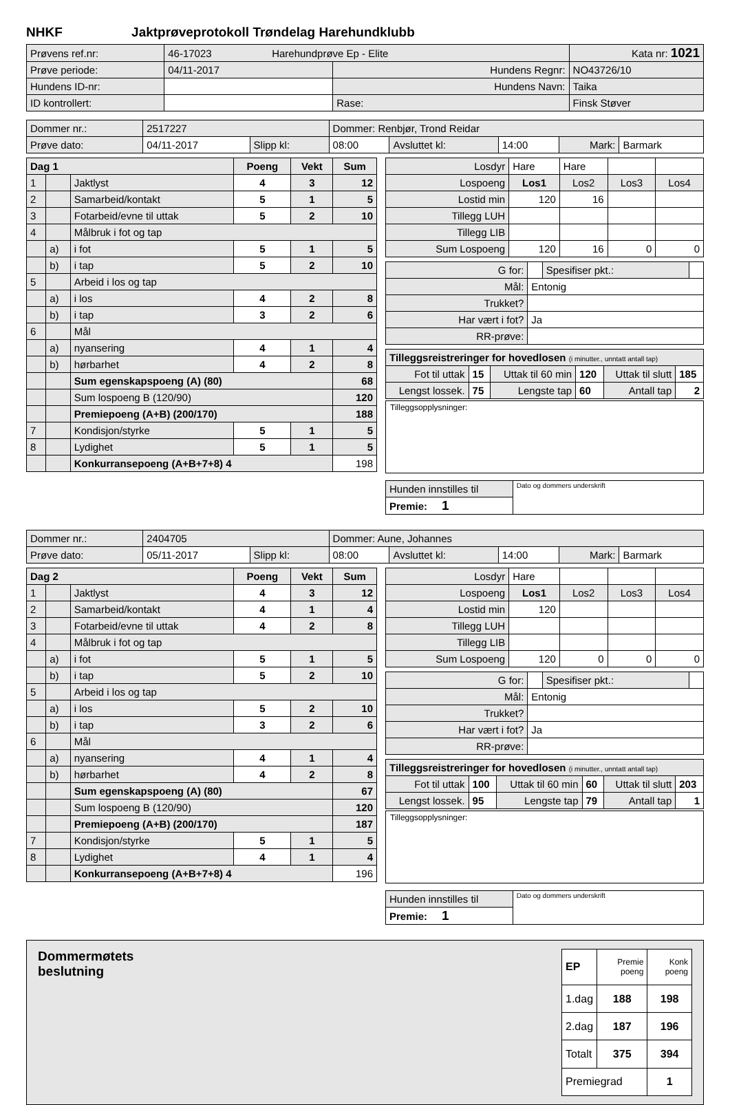NHKF Jaktprøveprotokoll Trøndelag Harehundklubb
| Prøvens ref.nr: | 46-17023 Harehundprøve Ep - Elite | | | Kata nr: 1021 |
| Prøve periode: | 04/11-2017 | Hundens Regnr: | NO43726/10 | |
| Hundens ID-nr: | | Hundens Navn: | Taika | |
| ID kontrollert: | | Rase: | Finsk Støver | |
| Dommer nr.: | 2517227 | | Dommer: Renbjør, Trond Reidar | | | | |
| Prøve dato: | 04/11-2017 | Slipp kl: | 08:00 | Avsluttet kl: | 14:00 | Mark: | Barmark |
| Dag 1 | | | Poeng | Vekt | Sum |
| 1 | | Jaktlyst | 4 | 3 | 12 |
| 2 | | Samarbeid/kontakt | 5 | 1 | 5 |
| 3 | | Fotarbeid/evne til uttak | 5 | 2 | 10 |
| 4 | | Målbruk i fot og tap | | | |
| | a) | i fot | 5 | 1 | 5 |
| | b) | i tap | 5 | 2 | 10 |
| 5 | | Arbeid i los og tap | | | |
| | a) | i los | 4 | 2 | 8 |
| | b) | i tap | 3 | 2 | 6 |
| 6 | | Mål | | | |
| | a) | nyansering | 4 | 1 | 4 |
| | b) | hørbarhet | 4 | 2 | 8 |
| | | Sum egenskapspoeng (A) (80) | | | 68 |
| | | Sum lospoeng B (120/90) | | | 120 |
| | | Premiepoeng (A+B) (200/170) | | | 188 |
| 7 | | Kondisjon/styrke | 5 | 1 | 5 |
| 8 | | Lydighet | 5 | 1 | 5 |
| | | Konkurransepoeng (A+B+7+8) 4 | | | 198 |
| Losdyr | Hare | Hare | | |
| Lospoeng | Los1 | Los2 | Los3 | Los4 |
| Lostid min | 120 | 16 | | |
| Tillegg LUH | | | | |
| Tillegg LIB | | | | |
| Sum Lospoeng | 120 | 16 | 0 | 0 |
| G for: | | Spesifiser pkt.: | |
| Mål: | Entonig | | |
| Trukket? | | | |
| Har vært i fot? | Ja | | |
| RR-prøve: | | | |
| Tilleggsreistreringer for hovedlosen (i minutter., unntatt antall tap) | | | | | |
| Fot til uttak | 15 | Uttak til 60 min | 120 | Uttak til slutt | 185 |
| Lengst lossek. | 75 | Lengste tap | 60 | Antall tap | 2 |
Tilleggsopplysninger:
| Hunden innstilles til | Dato og dommers underskrift |
| Premie: 1 | |
| Dommer nr.: | 2404705 | | Dommer: Aune, Johannes | | | | |
| Prøve dato: | 05/11-2017 | Slipp kl: | 08:00 | Avsluttet kl: | 14:00 | Mark: | Barmark |
| Dag 2 | | | Poeng | Vekt | Sum |
| 1 | | Jaktlyst | 4 | 3 | 12 |
| 2 | | Samarbeid/kontakt | 4 | 1 | 4 |
| 3 | | Fotarbeid/evne til uttak | 4 | 2 | 8 |
| 4 | | Målbruk i fot og tap | | | |
| | a) | i fot | 5 | 1 | 5 |
| | b) | i tap | 5 | 2 | 10 |
| 5 | | Arbeid i los og tap | | | |
| | a) | i los | 5 | 2 | 10 |
| | b) | i tap | 3 | 2 | 6 |
| 6 | | Mål | | | |
| | a) | nyansering | 4 | 1 | 4 |
| | b) | hørbarhet | 4 | 2 | 8 |
| | | Sum egenskapspoeng (A) (80) | | | 67 |
| | | Sum lospoeng B (120/90) | | | 120 |
| | | Premiepoeng (A+B) (200/170) | | | 187 |
| 7 | | Kondisjon/styrke | 5 | 1 | 5 |
| 8 | | Lydighet | 4 | 1 | 4 |
| | | Konkurransepoeng (A+B+7+8) 4 | | | 196 |
| Losdyr | Hare | | | |
| Lospoeng | Los1 | Los2 | Los3 | Los4 |
| Lostid min | 120 | | | |
| Tillegg LUH | | | | |
| Tillegg LIB | | | | |
| Sum Lospoeng | 120 | 0 | 0 | 0 |
| G for: | | Spesifiser pkt.: | |
| Mål: | Entonig | | |
| Trukket? | | | |
| Har vært i fot? | Ja | | |
| RR-prøve: | | | |
| Tilleggsreistreringer for hovedlosen (i minutter., unntatt antall tap) | | | | | |
| Fot til uttak | 100 | Uttak til 60 min | 60 | Uttak til slutt | 203 |
| Lengst lossek. | 95 | Lengste tap | 79 | Antall tap | 1 |
Tilleggsopplysninger:
| Hunden innstilles til | Dato og dommers underskrift |
| Premie: 1 | |
Dommermøtets
beslutning
| EP | Premie poeng | Konk poeng |
| 1.dag | 188 | 198 |
| 2.dag | 187 | 196 |
| Totalt | 375 | 394 |
| Premiegrad | | 1 |